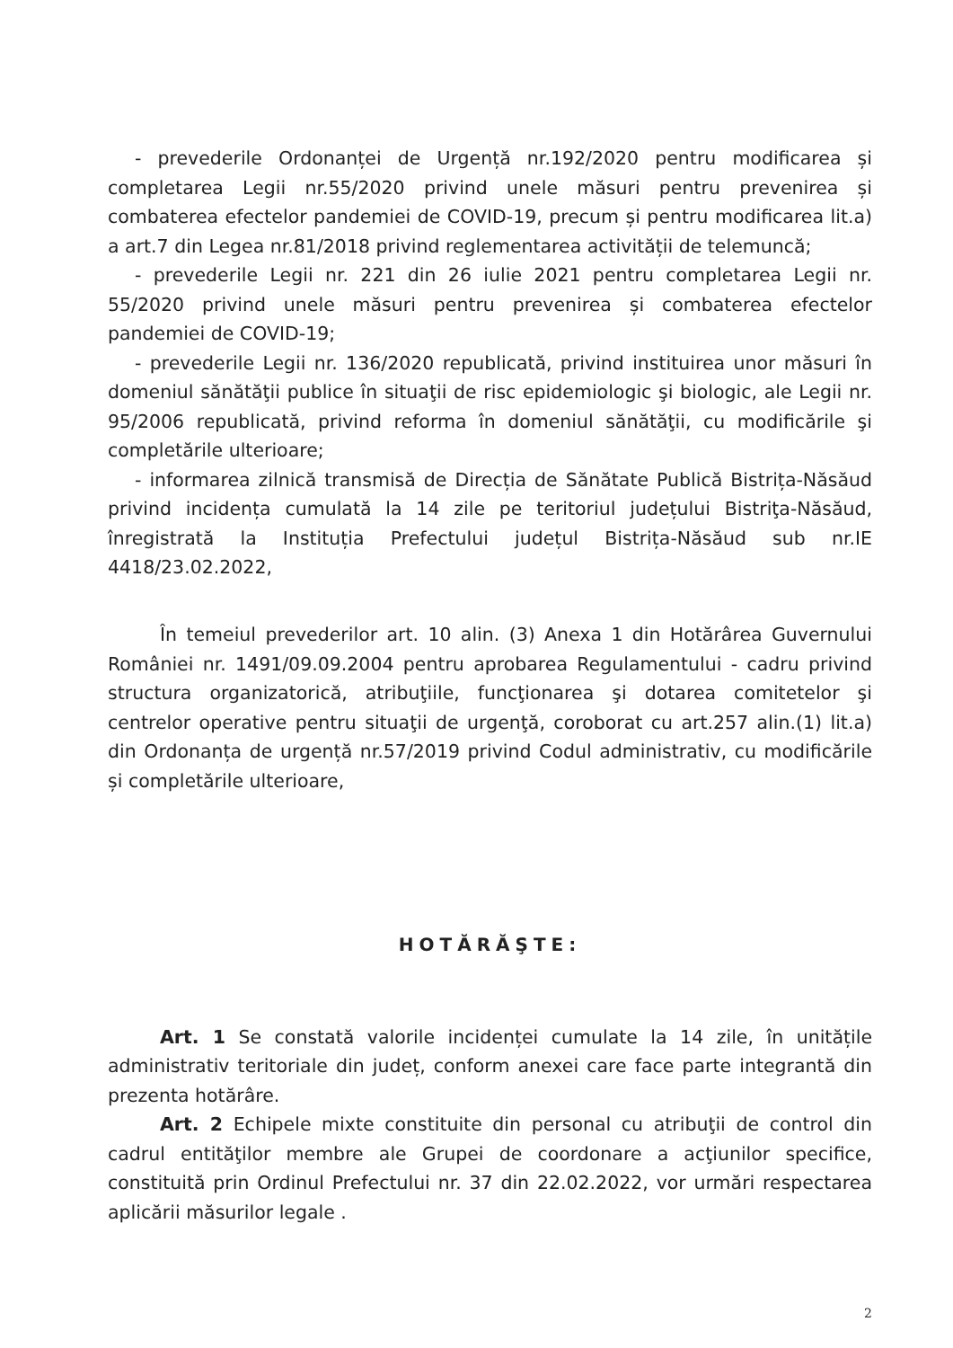- prevederile Ordonanței de Urgență nr.192/2020 pentru modificarea și completarea Legii nr.55/2020 privind unele măsuri pentru prevenirea și combaterea efectelor pandemiei de COVID-19, precum și pentru modificarea lit.a) a art.7 din Legea nr.81/2018 privind reglementarea activității de telemuncă;
- prevederile Legii nr. 221 din 26 iulie 2021 pentru completarea Legii nr. 55/2020 privind unele măsuri pentru prevenirea și combaterea efectelor pandemiei de COVID-19;
- prevederile Legii nr. 136/2020 republicată, privind instituirea unor măsuri în domeniul sănătăţii publice în situaţii de risc epidemiologic şi biologic, ale Legii nr. 95/2006 republicată, privind reforma în domeniul sănătăţii, cu modificările şi completările ulterioare;
- informarea zilnică transmisă de Direcția de Sănătate Publică Bistrița-Năsăud privind incidența cumulată la 14 zile pe teritoriul județului Bistriţa-Năsăud, înregistrată la Instituția Prefectului județul Bistrița-Năsăud sub nr.IE 4418/23.02.2022,
În temeiul prevederilor art. 10 alin. (3) Anexa 1 din Hotărârea Guvernului României nr. 1491/09.09.2004 pentru aprobarea Regulamentului - cadru privind structura organizatorică, atribuţiile, funcţionarea şi dotarea comitetelor şi centrelor operative pentru situaţii de urgenţă, coroborat cu art.257 alin.(1) lit.a) din Ordonanța de urgență nr.57/2019 privind Codul administrativ, cu modificările și completările ulterioare,
HOTĂRĂŞTE:
Art. 1 Se constată valorile incidenței cumulate la 14 zile, în unitățile administrativ teritoriale din județ, conform anexei care face parte integrantă din prezenta hotărâre.
Art. 2 Echipele mixte constituite din personal cu atribuţii de control din cadrul entităţilor membre ale Grupei de coordonare a acţiunilor specifice, constituită prin Ordinul Prefectului nr. 37 din 22.02.2022, vor urmări respectarea aplicării măsurilor legale .
2